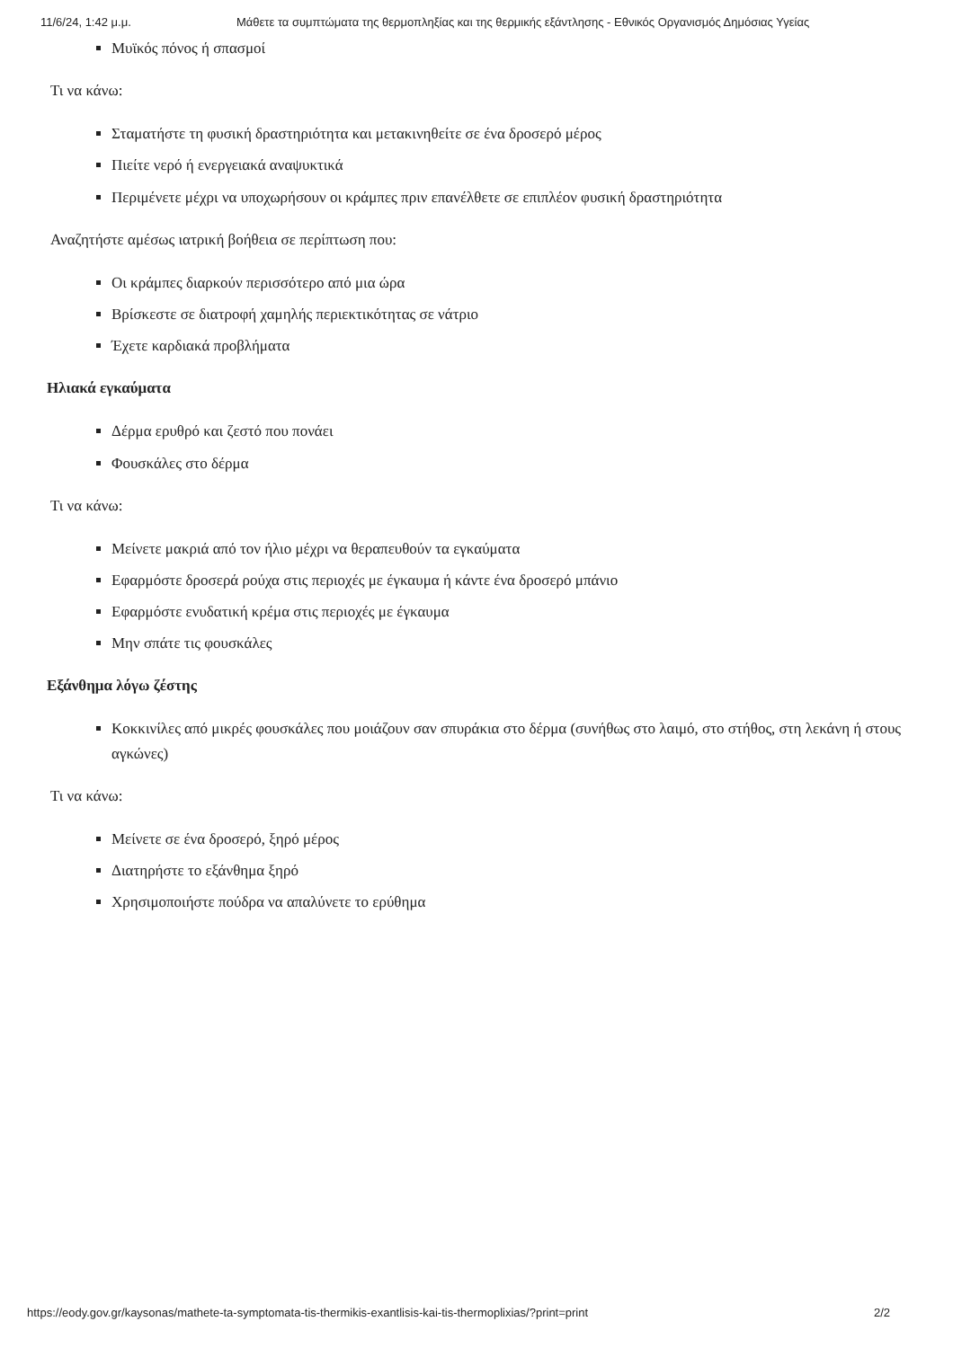11/6/24, 1:42 μ.μ. Μάθετε τα συμπτώματα της θερμοπληξίας και της θερμικής εξάντλησης - Εθνικός Οργανισμός Δημόσιας Υγείας
Μυϊκός πόνος ή σπασμοί
Τι να κάνω:
Σταματήστε τη φυσική δραστηριότητα και μετακινηθείτε σε ένα δροσερό μέρος
Πιείτε νερό ή ενεργειακά αναψυκτικά
Περιμένετε μέχρι να υποχωρήσουν οι κράμπες πριν επανέλθετε σε επιπλέον φυσική δραστηριότητα
Αναζητήστε αμέσως ιατρική βοήθεια σε περίπτωση που:
Οι κράμπες διαρκούν περισσότερο από μια ώρα
Βρίσκεστε σε διατροφή χαμηλής περιεκτικότητας σε νάτριο
Έχετε καρδιακά προβλήματα
Ηλιακά εγκαύματα
Δέρμα ερυθρό και ζεστό που πονάει
Φουσκάλες στο δέρμα
Τι να κάνω:
Μείνετε μακριά από τον ήλιο μέχρι να θεραπευθούν τα εγκαύματα
Εφαρμόστε δροσερά ρούχα στις περιοχές με έγκαυμα ή κάντε ένα δροσερό μπάνιο
Εφαρμόστε ενυδατική κρέμα στις περιοχές με έγκαυμα
Μην σπάτε τις φουσκάλες
Εξάνθημα λόγω ζέστης
Κοκκινίλες από μικρές φουσκάλες που μοιάζουν σαν σπυράκια στο δέρμα (συνήθως στο λαιμό, στο στήθος, στη λεκάνη ή στους αγκώνες)
Τι να κάνω:
Μείνετε σε ένα δροσερό, ξηρό μέρος
Διατηρήστε το εξάνθημα ξηρό
Χρησιμοποιήστε πούδρα να απαλύνετε το ερύθημα
https://eody.gov.gr/kaysonas/mathete-ta-symptomata-tis-thermikis-exantlisis-kai-tis-thermoplixias/?print=print 2/2